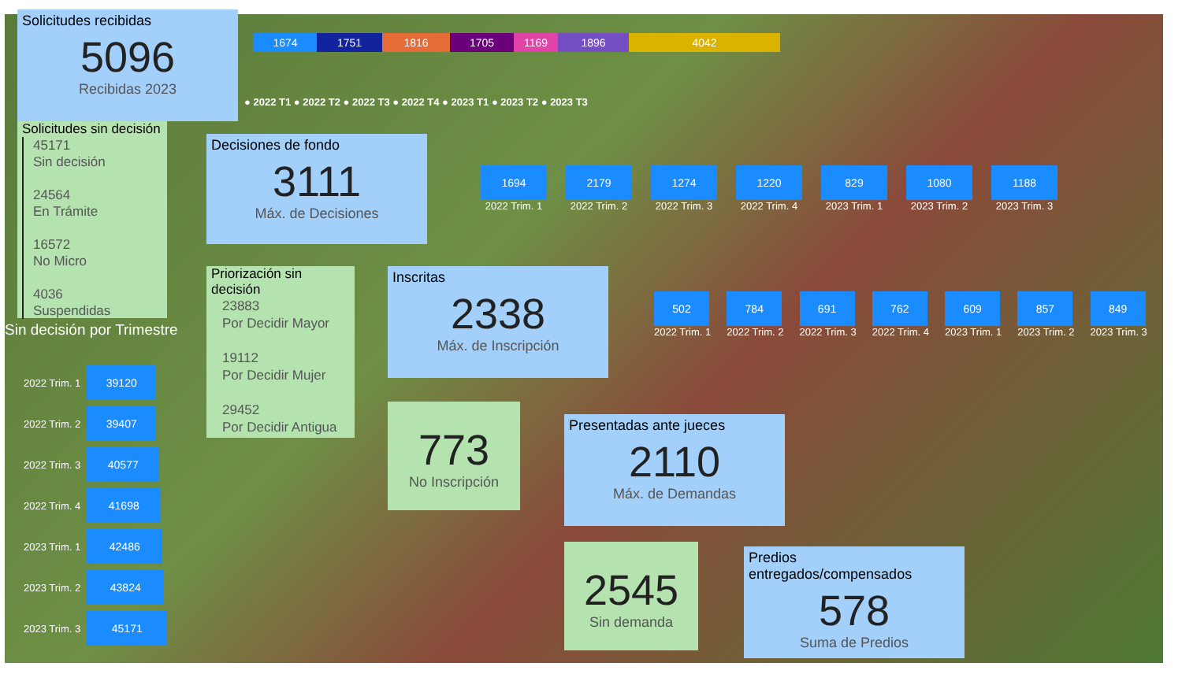Solicitudes recibidas
5096
Recibidas 2023
1674 1751 1816 1705 1169 1896 4042
● 2022 T1 ● 2022 T2 ● 2022 T3 ● 2022 T4 ● 2023 T1 ● 2023 T2 ● 2023 T3
Solicitudes sin decisión
45171
Sin decisión
24564
En Trámite
16572
No Micro
4036
Suspendidas
Sin decisión por Trimestre
2022 Trim. 1 39120
2022 Trim. 2 39407
2022 Trim. 3 40577
2022 Trim. 4 41698
2023 Trim. 1 42486
2023 Trim. 2 43824
2023 Trim. 3 45171
Decisiones de fondo
3111
Máx. de Decisiones
1694
2022 Trim. 1
2179
2022 Trim. 2
1274
2022 Trim. 3
1220
2022 Trim. 4
829
2023 Trim. 1
1080
2023 Trim. 2
1188
2023 Trim. 3
Priorización sin decisión
23883
Por Decidir Mayor
19112
Por Decidir Mujer
29452
Por Decidir Antigua
Inscritas
2338
Máx. de Inscripción
502
2022 Trim. 1
784
2022 Trim. 2
691
2022 Trim. 3
762
2022 Trim. 4
609
2023 Trim. 1
857
2023 Trim. 2
849
2023 Trim. 3
773
No Inscripción
Presentadas ante jueces
2110
Máx. de Demandas
2545
Sin demanda
Predios entregados/compensados
578
Suma de Predios